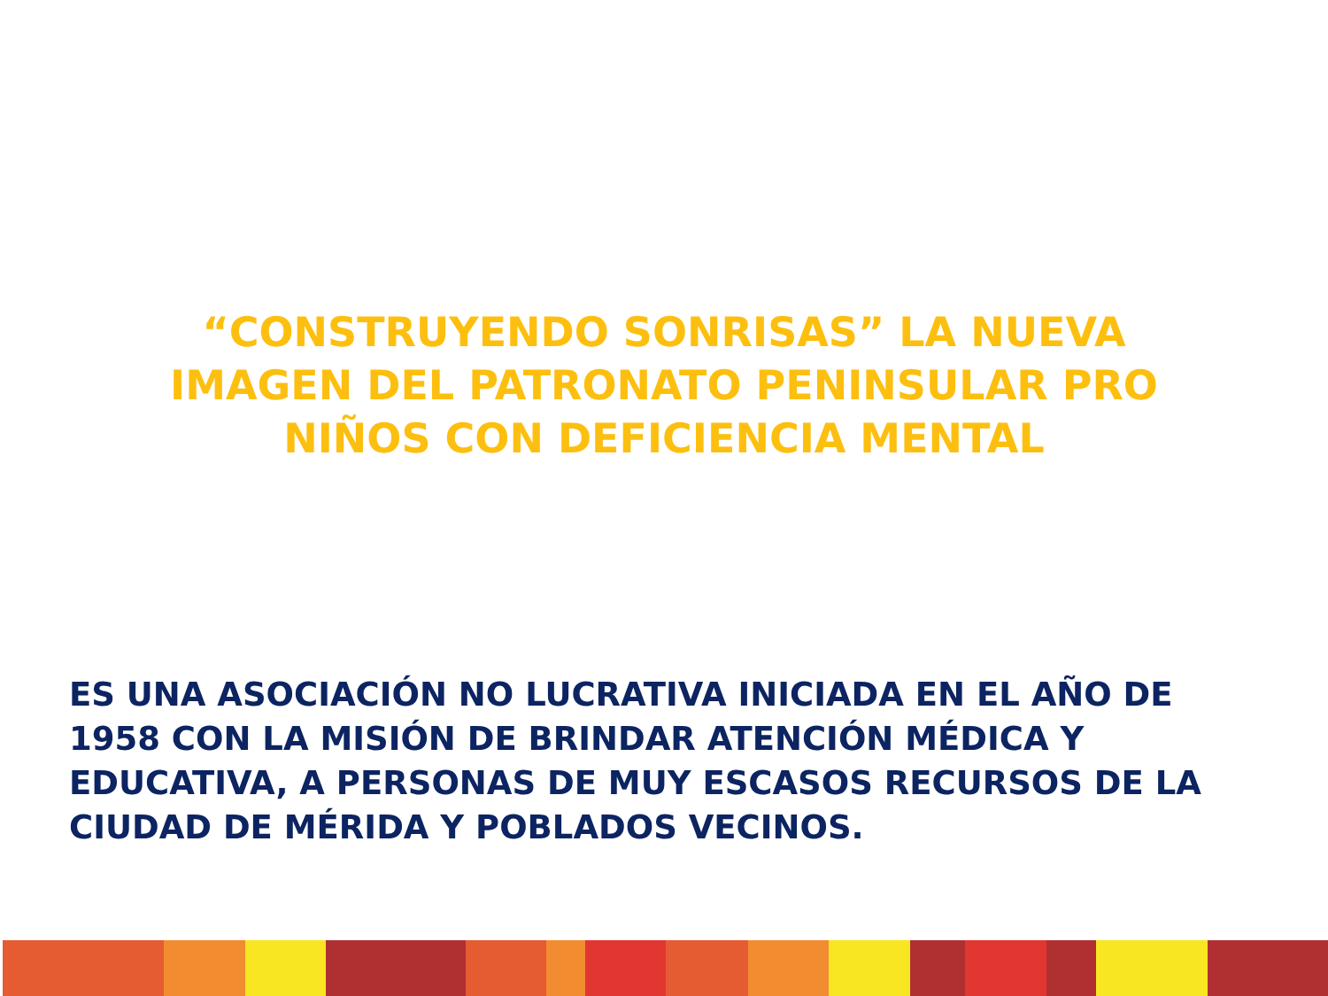“CONSTRUYENDO SONRISAS” LA NUEVA IMAGEN DEL PATRONATO PENINSULAR PRO NIÑOS CON DEFICIENCIA MENTAL
ES UNA ASOCIACIÓN NO LUCRATIVA INICIADA EN EL AÑO DE 1958 CON LA MISIÓN DE BRINDAR ATENCIÓN MÉDICA Y EDUCATIVA, A PERSONAS DE MUY ESCASOS RECURSOS DE LA CIUDAD DE MÉRIDA Y POBLADOS VECINOS.